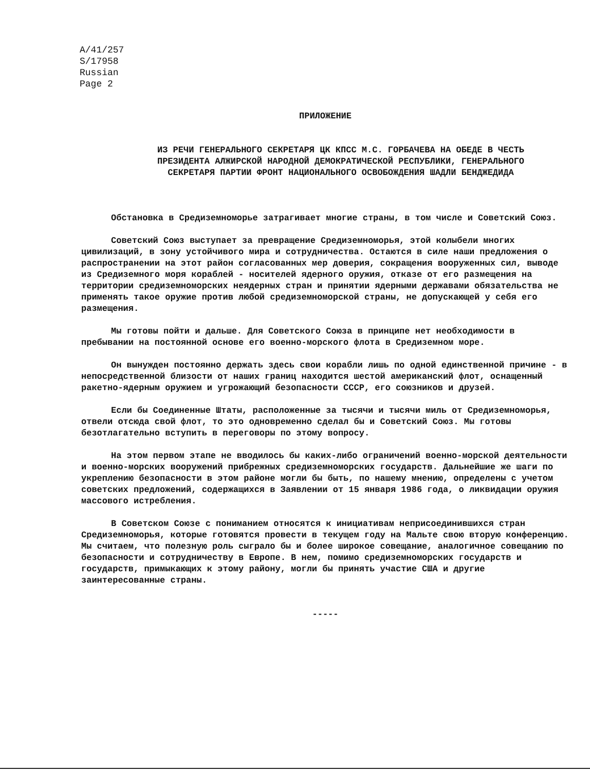A/41/257
S/17958
Russian
Page 2
ПРИЛОЖЕНИЕ
ИЗ РЕЧИ ГЕНЕРАЛЬНОГО СЕКРЕТАРЯ ЦК КПСС М.С. ГОРБАЧЕВА НА ОБЕДЕ В ЧЕСТЬ
ПРЕЗИДЕНТА АЛЖИРСКОЙ НАРОДНОЙ ДЕМОКРАТИЧЕСКОЙ РЕСПУБЛИКИ, ГЕНЕРАЛЬНОГО
СЕКРЕТАРЯ ПАРТИИ ФРОНТ НАЦИОНАЛЬНОГО ОСВОБОЖДЕНИЯ ШАДЛИ БЕНДЖЕДИДА
Обстановка в Средиземноморье затрагивает многие страны, в том числе и Советский Союз.
Советский Союз выступает за превращение Средиземноморья, этой колыбели многих цивилизаций, в зону устойчивого мира и сотрудничества. Остаются в силе наши предложения о распространении на этот район согласованных мер доверия, сокращения вооруженных сил, выводе из Средиземного моря кораблей - носителей ядерного оружия, отказе от его размещения на территории средиземноморских неядерных стран и принятии ядерными державами обязательства не применять такое оружие против любой средиземноморской страны, не допускающей у себя его размещения.
Мы готовы пойти и дальше. Для Советского Союза в принципе нет необходимости в пребывании на постоянной основе его военно-морского флота в Средиземном море.
Он вынужден постоянно держать здесь свои корабли лишь по одной единственной причине - в непосредственной близости от наших границ находится шестой американский флот, оснащенный ракетно-ядерным оружием и угрожающий безопасности СССР, его союзников и друзей.
Если бы Соединенные Штаты, расположенные за тысячи и тысячи миль от Средиземноморья, отвели отсюда свой флот, то это одновременно сделал бы и Советский Союз. Мы готовы безотлагательно вступить в переговоры по этому вопросу.
На этом первом этапе не вводилось бы каких-либо ограничений военно-морской деятельности и военно-морских вооружений прибрежных средиземноморских государств. Дальнейшие же шаги по укреплению безопасности в этом районе могли бы быть, по нашему мнению, определены с учетом советских предложений, содержащихся в Заявлении от 15 января 1986 года, о ликвидации оружия массового истребления.
В Советском Союзе с пониманием относятся к инициативам неприсоединившихся стран Средиземноморья, которые готовятся провести в текущем году на Мальте свою вторую конференцию. Мы считаем, что полезную роль сыграло бы и более широкое совещание, аналогичное совещанию по безопасности и сотрудничеству в Европе. В нем, помимо средиземноморских государств и государств, примыкающих к этому району, могли бы принять участие США и другие заинтересованные страны.
-----